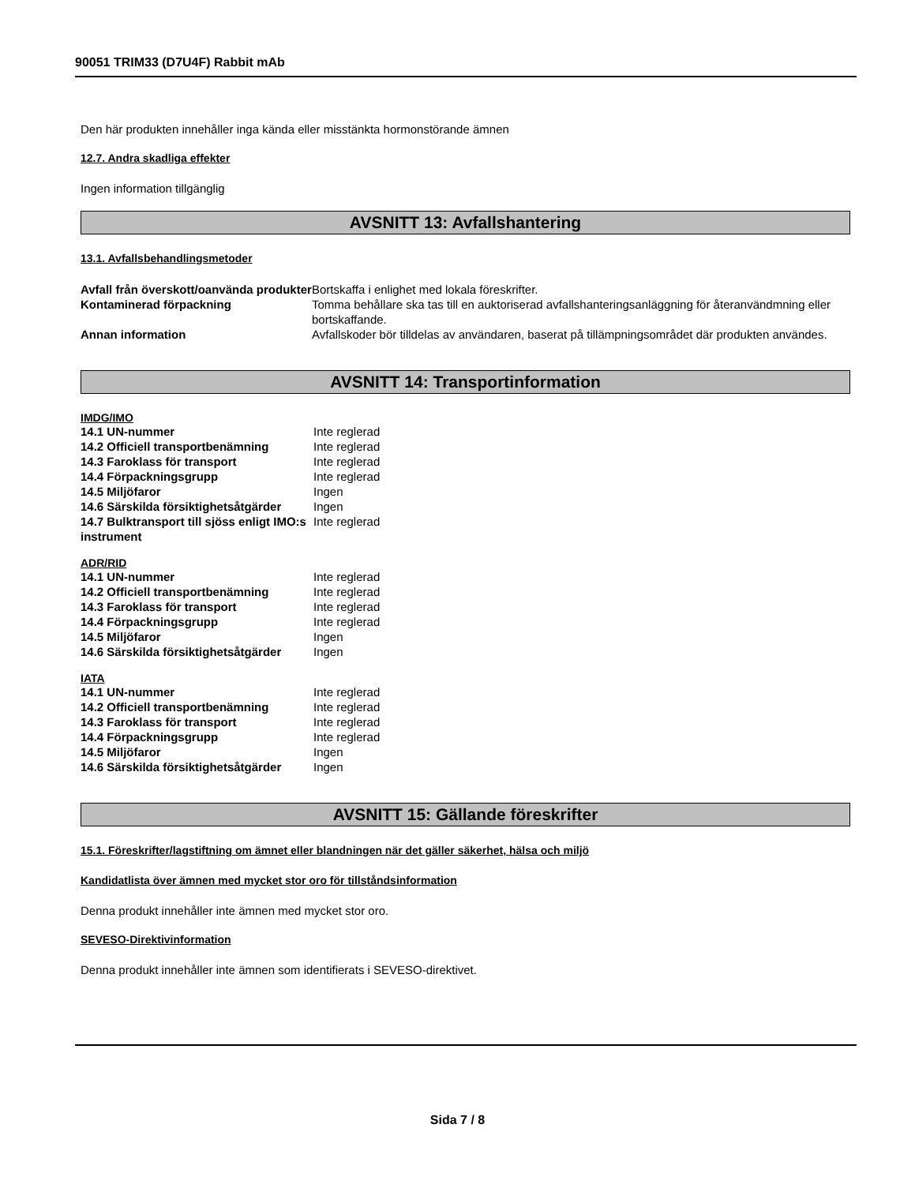90051 TRIM33 (D7U4F) Rabbit mAb
Den här produkten innehåller inga kända eller misstänkta hormonstörande ämnen
12.7. Andra skadliga effekter
Ingen information tillgänglig
AVSNITT 13: Avfallshantering
13.1. Avfallsbehandlingsmetoder
| Avfall från överskott/oanvända produkter | Bortskaffa i enlighet med lokala föreskrifter. |
| Kontaminerad förpackning | Tomma behållare ska tas till en auktoriserad avfallshanteringsanläggning för återanvändmning eller bortskaffande. |
| Annan information | Avfallskoder bör tilldelas av användaren, baserat på tillämpningsområdet där produkten användes. |
AVSNITT 14: Transportinformation
IMDG/IMO
| 14.1 UN-nummer | Inte reglerad |
| 14.2 Officiell transportbenämning | Inte reglerad |
| 14.3 Faroklass för transport | Inte reglerad |
| 14.4 Förpackningsgrupp | Inte reglerad |
| 14.5 Miljöfaror | Ingen |
| 14.6 Särskilda försiktighetsåtgärder | Ingen |
| 14.7 Bulktransport till sjöss enligt IMO:s instrument | Inte reglerad |
ADR/RID
| 14.1 UN-nummer | Inte reglerad |
| 14.2 Officiell transportbenämning | Inte reglerad |
| 14.3 Faroklass för transport | Inte reglerad |
| 14.4 Förpackningsgrupp | Inte reglerad |
| 14.5 Miljöfaror | Ingen |
| 14.6 Särskilda försiktighetsåtgärder | Ingen |
IATA
| 14.1 UN-nummer | Inte reglerad |
| 14.2 Officiell transportbenämning | Inte reglerad |
| 14.3 Faroklass för transport | Inte reglerad |
| 14.4 Förpackningsgrupp | Inte reglerad |
| 14.5 Miljöfaror | Ingen |
| 14.6 Särskilda försiktighetsåtgärder | Ingen |
AVSNITT 15: Gällande föreskrifter
15.1. Föreskrifter/lagstiftning om ämnet eller blandningen när det gäller säkerhet, hälsa och miljö
Kandidatlista över ämnen med mycket stor oro för tillståndsinformation
Denna produkt innehåller inte ämnen med mycket stor oro.
SEVESO-Direktivinformation
Denna produkt innehåller inte ämnen som identifierats i SEVESO-direktivet.
Sida 7 / 8